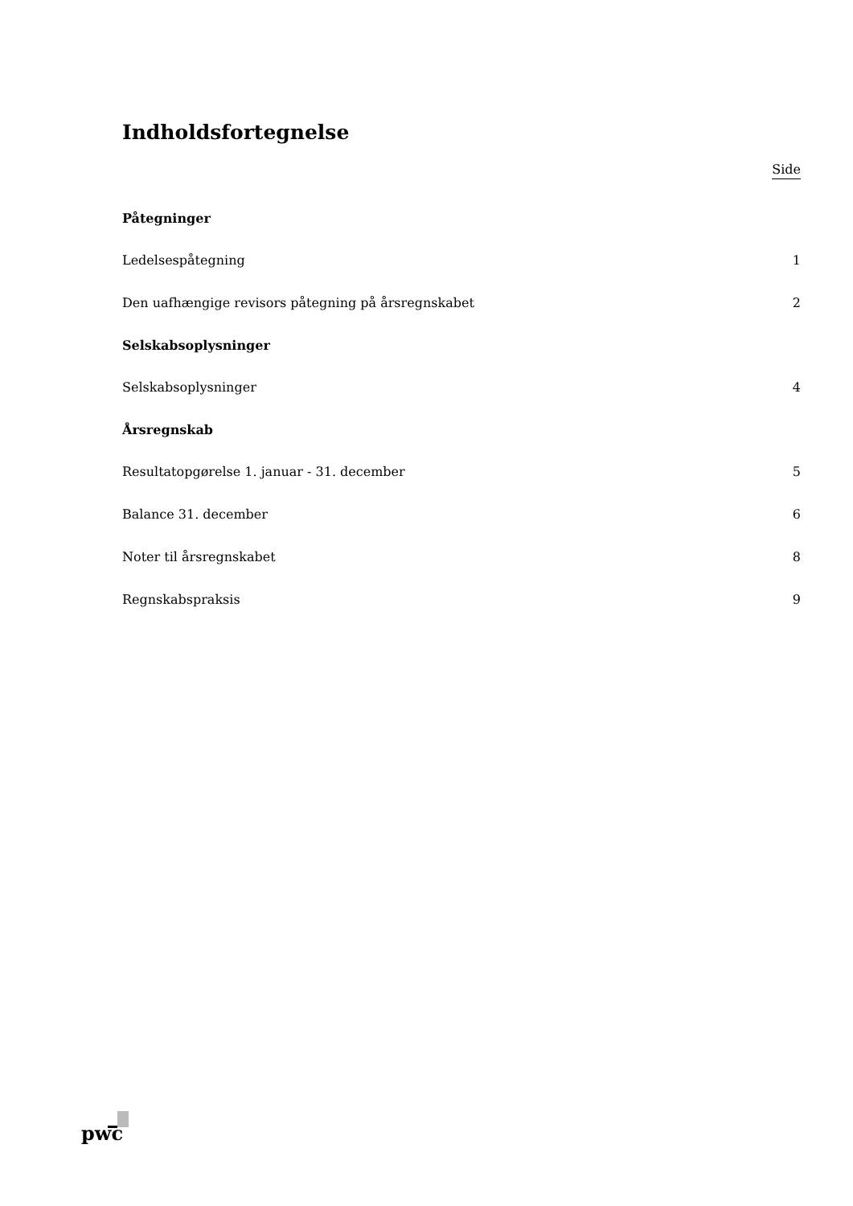Indholdsfortegnelse
Side
Påtegninger
Ledelsespåtegning 1
Den uafhængige revisors påtegning på årsregnskabet 2
Selskabsoplysninger
Selskabsoplysninger 4
Årsregnskab
Resultatopgørelse 1. januar - 31. december 5
Balance 31. december 6
Noter til årsregnskabet 8
Regnskabspraksis 9
pwc